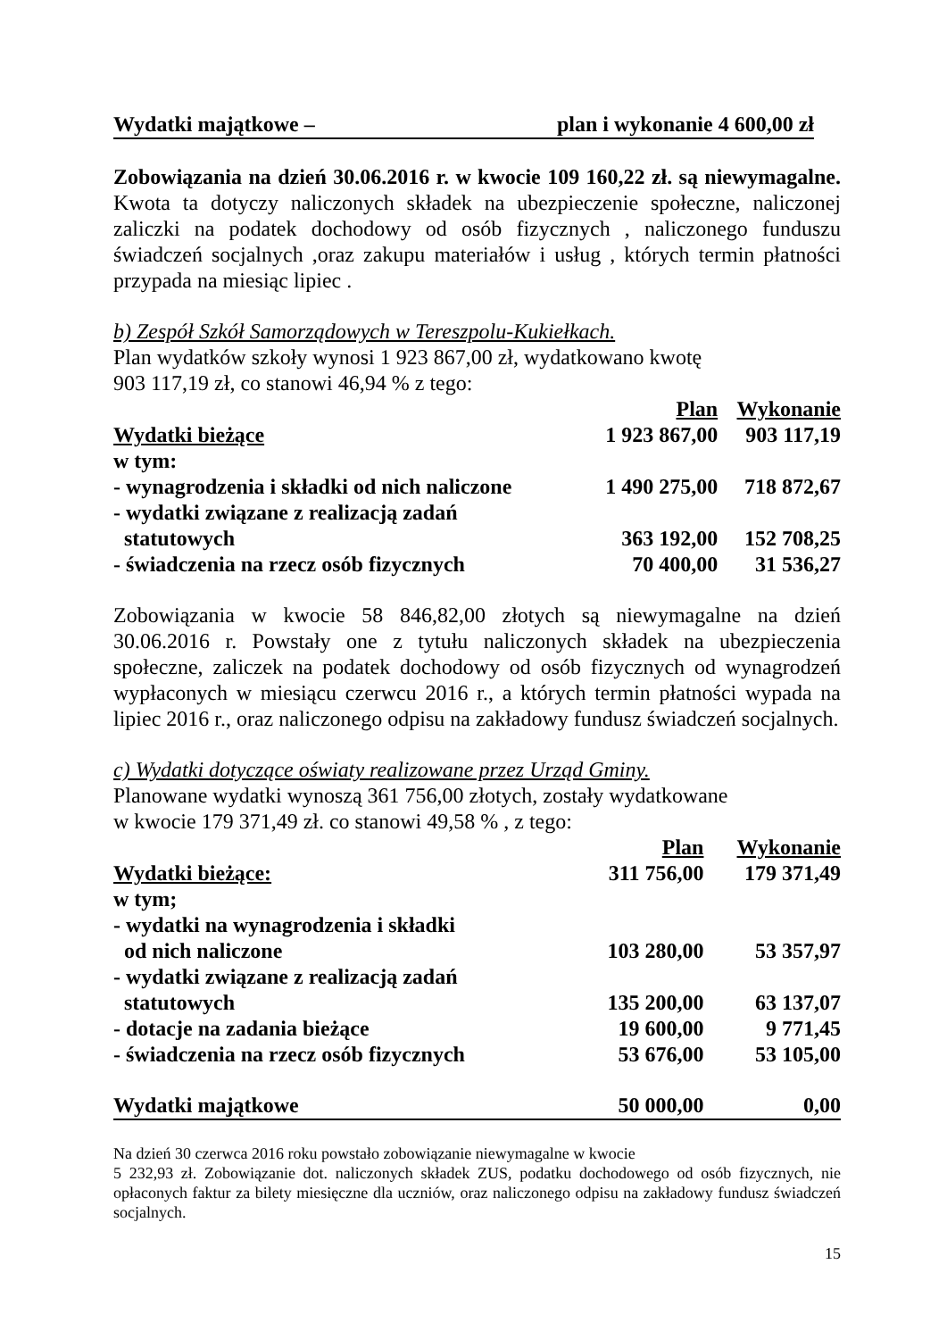Wydatki majątkowe – plan i wykonanie 4 600,00 zł
Zobowiązania na dzień 30.06.2016 r. w kwocie 109 160,22 zł. są niewymagalne. Kwota ta dotyczy naliczonych składek na ubezpieczenie społeczne, naliczonej zaliczki na podatek dochodowy od osób fizycznych , naliczonego funduszu świadczeń socjalnych ,oraz zakupu materiałów i usług , których termin płatności przypada na miesiąc lipiec .
b) Zespół Szkół Samorządowych w Tereszpolu-Kukiełkach.
Plan wydatków szkoły wynosi 1 923 867,00 zł, wydatkowano kwotę
903 117,19 zł, co stanowi 46,94 % z tego:
| | Plan | Wykonanie |
| Wydatki bieżące | 1 923 867,00 | 903 117,19 |
| w tym: | | |
| - wynagrodzenia i składki od nich naliczone | 1 490 275,00 | 718 872,67 |
| - wydatki związane z realizacją zadań statutowych | 363 192,00 | 152 708,25 |
| - świadczenia na rzecz osób fizycznych | 70 400,00 | 31 536,27 |
Zobowiązania w kwocie 58 846,82,00 złotych są niewymagalne na dzień 30.06.2016 r. Powstały one z tytułu naliczonych składek na ubezpieczenia społeczne, zaliczek na podatek dochodowy od osób fizycznych od wynagrodzeń wypłaconych w miesiącu czerwcu 2016 r., a których termin płatności wypada na lipiec 2016 r., oraz naliczonego odpisu na zakładowy fundusz świadczeń socjalnych.
c) Wydatki dotyczące oświaty realizowane przez Urząd Gminy.
Planowane wydatki wynoszą 361 756,00 złotych, zostały wydatkowane
w kwocie 179 371,49 zł. co stanowi 49,58 % , z tego:
| | Plan | Wykonanie |
| Wydatki bieżące: | 311 756,00 | 179 371,49 |
| w tym; | | |
| - wydatki na wynagrodzenia i składki od nich naliczone | 103 280,00 | 53 357,97 |
| - wydatki związane z realizacją zadań statutowych | 135 200,00 | 63 137,07 |
| - dotacje na zadania bieżące | 19 600,00 | 9 771,45 |
| - świadczenia na rzecz osób fizycznych | 53 676,00 | 53 105,00 |
| Wydatki majątkowe | 50 000,00 | 0,00 |
Na dzień 30 czerwca 2016 roku powstało zobowiązanie niewymagalne w kwocie
5 232,93 zł. Zobowiązanie dot. naliczonych składek ZUS, podatku dochodowego od osób fizycznych, nie opłaconych faktur za bilety miesięczne dla uczniów, oraz naliczonego odpisu na zakładowy fundusz świadczeń socjalnych.
15